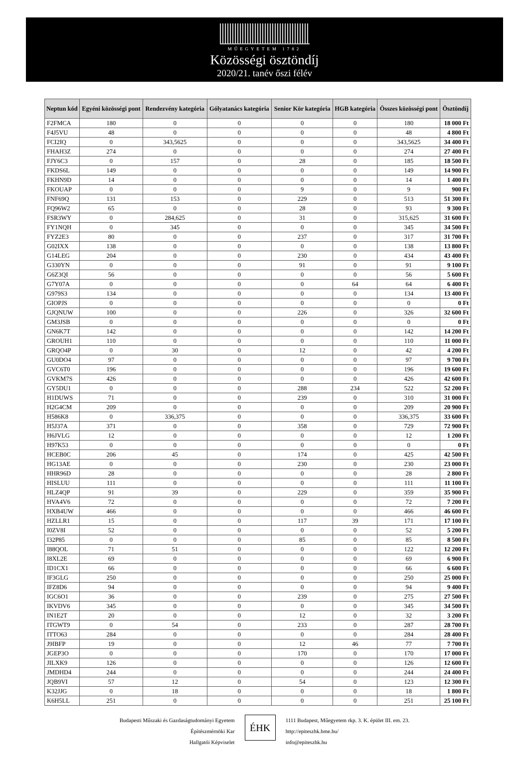MŰEGYETEM 1782
Közösségi ösztöndíj
2020/21. tanév őszi félév
| Neptun kód | Egyéni közösségi pont | Rendezvény kategória | Gólyatanács kategória | Senior Kör kategória | HGB kategória | Összes közösségi pont | Ösztöndíj |
| --- | --- | --- | --- | --- | --- | --- | --- |
| F2FMCA | 180 | 0 | 0 | 0 | 0 | 180 | 18 000 Ft |
| F4J5VU | 48 | 0 | 0 | 0 | 0 | 48 | 4 800 Ft |
| FCI2IQ | 0 | 343,5625 | 0 | 0 | 0 | 343,5625 | 34 400 Ft |
| FHAH3Z | 274 | 0 | 0 | 0 | 0 | 274 | 27 400 Ft |
| FJY6C3 | 0 | 157 | 0 | 28 | 0 | 185 | 18 500 Ft |
| FKDS6L | 149 | 0 | 0 | 0 | 0 | 149 | 14 900 Ft |
| FKHN9D | 14 | 0 | 0 | 0 | 0 | 14 | 1 400 Ft |
| FKOUAP | 0 | 0 | 0 | 9 | 0 | 9 | 900 Ft |
| FNF69Q | 131 | 153 | 0 | 229 | 0 | 513 | 51 300 Ft |
| FQ96W2 | 65 | 0 | 0 | 28 | 0 | 93 | 9 300 Ft |
| FSR3WY | 0 | 284,625 | 0 | 31 | 0 | 315,625 | 31 600 Ft |
| FY1NQH | 0 | 345 | 0 | 0 | 0 | 345 | 34 500 Ft |
| FYZ2E3 | 80 | 0 | 0 | 237 | 0 | 317 | 31 700 Ft |
| G02IXX | 138 | 0 | 0 | 0 | 0 | 138 | 13 800 Ft |
| G14LEG | 204 | 0 | 0 | 230 | 0 | 434 | 43 400 Ft |
| G330YN | 0 | 0 | 0 | 91 | 0 | 91 | 9 100 Ft |
| G6Z3QI | 56 | 0 | 0 | 0 | 0 | 56 | 5 600 Ft |
| G7Y07A | 0 | 0 | 0 | 0 | 64 | 64 | 6 400 Ft |
| G979S3 | 134 | 0 | 0 | 0 | 0 | 134 | 13 400 Ft |
| GIOPJS | 0 | 0 | 0 | 0 | 0 | 0 | 0 Ft |
| GJQNUW | 100 | 0 | 0 | 226 | 0 | 326 | 32 600 Ft |
| GM3JSB | 0 | 0 | 0 | 0 | 0 | 0 | 0 Ft |
| GN6K7T | 142 | 0 | 0 | 0 | 0 | 142 | 14 200 Ft |
| GROUH1 | 110 | 0 | 0 | 0 | 0 | 110 | 11 000 Ft |
| GRQO4P | 0 | 30 | 0 | 12 | 0 | 42 | 4 200 Ft |
| GU0DO4 | 97 | 0 | 0 | 0 | 0 | 97 | 9 700 Ft |
| GVC6T0 | 196 | 0 | 0 | 0 | 0 | 196 | 19 600 Ft |
| GVKM7S | 426 | 0 | 0 | 0 | 0 | 426 | 42 600 Ft |
| GY5DU1 | 0 | 0 | 0 | 288 | 234 | 522 | 52 200 Ft |
| H1DUWS | 71 | 0 | 0 | 239 | 0 | 310 | 31 000 Ft |
| H2G4CM | 209 | 0 | 0 | 0 | 0 | 209 | 20 900 Ft |
| H586K8 | 0 | 336,375 | 0 | 0 | 0 | 336,375 | 33 600 Ft |
| H5J37A | 371 | 0 | 0 | 358 | 0 | 729 | 72 900 Ft |
| H6JVLG | 12 | 0 | 0 | 0 | 0 | 12 | 1 200 Ft |
| H97K53 | 0 | 0 | 0 | 0 | 0 | 0 | 0 Ft |
| HCEB0C | 206 | 45 | 0 | 174 | 0 | 425 | 42 500 Ft |
| HG13AE | 0 | 0 | 0 | 230 | 0 | 230 | 23 000 Ft |
| HHR96D | 28 | 0 | 0 | 0 | 0 | 28 | 2 800 Ft |
| HISLUU | 111 | 0 | 0 | 0 | 0 | 111 | 11 100 Ft |
| HLZ4QP | 91 | 39 | 0 | 229 | 0 | 359 | 35 900 Ft |
| HVA4V6 | 72 | 0 | 0 | 0 | 0 | 72 | 7 200 Ft |
| HXB4UW | 466 | 0 | 0 | 0 | 0 | 466 | 46 600 Ft |
| HZLLR1 | 15 | 0 | 0 | 117 | 39 | 171 | 17 100 Ft |
| I0ZV8I | 52 | 0 | 0 | 0 | 0 | 52 | 5 200 Ft |
| I32P85 | 0 | 0 | 0 | 85 | 0 | 85 | 8 500 Ft |
| I88QOL | 71 | 51 | 0 | 0 | 0 | 122 | 12 200 Ft |
| I8XL2E | 69 | 0 | 0 | 0 | 0 | 69 | 6 900 Ft |
| ID1CX1 | 66 | 0 | 0 | 0 | 0 | 66 | 6 600 Ft |
| IF3GLG | 250 | 0 | 0 | 0 | 0 | 250 | 25 000 Ft |
| IFZ8D6 | 94 | 0 | 0 | 0 | 0 | 94 | 9 400 Ft |
| IGC6O1 | 36 | 0 | 0 | 239 | 0 | 275 | 27 500 Ft |
| IKVDV6 | 345 | 0 | 0 | 0 | 0 | 345 | 34 500 Ft |
| IN1E2T | 20 | 0 | 0 | 12 | 0 | 32 | 3 200 Ft |
| ITGWT9 | 0 | 54 | 0 | 233 | 0 | 287 | 28 700 Ft |
| ITTO63 | 284 | 0 | 0 | 0 | 0 | 284 | 28 400 Ft |
| J9IBFP | 19 | 0 | 0 | 12 | 46 | 77 | 7 700 Ft |
| JGEP3O | 0 | 0 | 0 | 170 | 0 | 170 | 17 000 Ft |
| JILXK9 | 126 | 0 | 0 | 0 | 0 | 126 | 12 600 Ft |
| JMDHD4 | 244 | 0 | 0 | 0 | 0 | 244 | 24 400 Ft |
| JQB9VI | 57 | 12 | 0 | 54 | 0 | 123 | 12 300 Ft |
| K32JJG | 0 | 18 | 0 | 0 | 0 | 18 | 1 800 Ft |
| K6H5LL | 251 | 0 | 0 | 0 | 0 | 251 | 25 100 Ft |
Budapesti Műszaki és Gazdaságtudományi Egyetem
Építészmérnöki Kar
Hallgatói Képviselet
ÉHK
1111 Budapest, Műegyetem rkp. 3. K. épület III. em. 23.
http://epiteszhk.bme.hu/
info@epiteszhk.hu